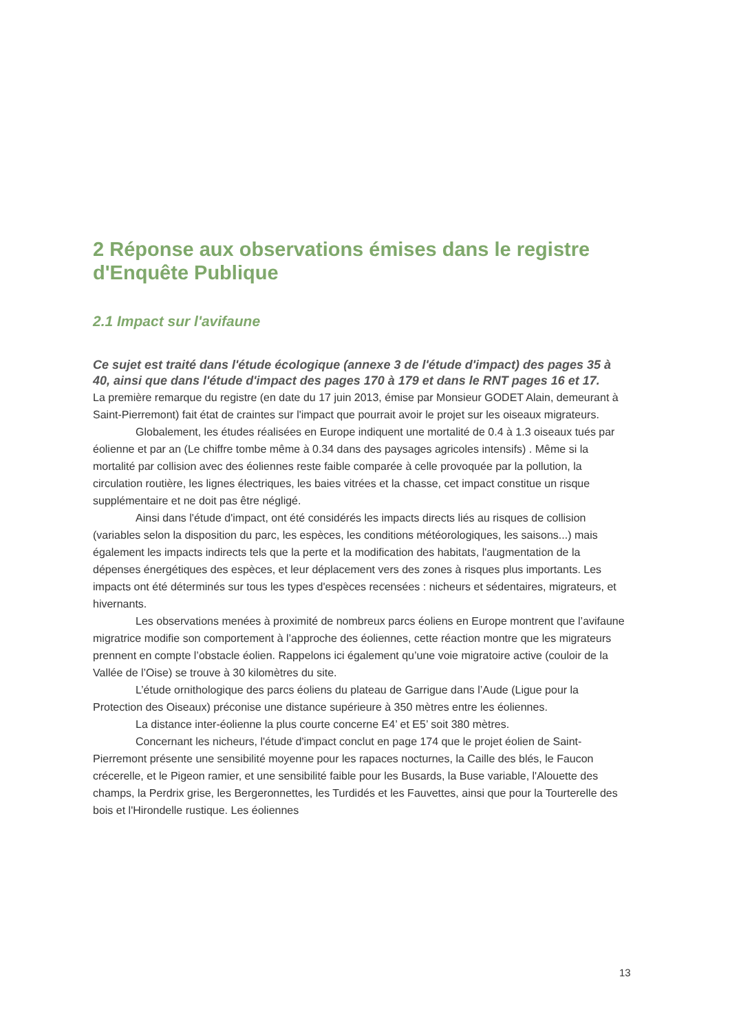2 Réponse aux observations émises dans le registre d'Enquête Publique
2.1 Impact sur l'avifaune
Ce sujet est traité dans l'étude écologique (annexe 3 de l'étude d'impact) des pages 35 à
40, ainsi que dans l'étude d'impact des pages 170 à 179 et dans le RNT pages 16 et 17.
La première remarque du registre (en date du 17 juin 2013, émise par Monsieur GODET Alain, demeurant à Saint-Pierremont) fait état de craintes sur l'impact que pourrait avoir le projet sur les oiseaux migrateurs.
Globalement, les études réalisées en Europe indiquent une mortalité de 0.4 à 1.3 oiseaux tués par éolienne et par an (Le chiffre tombe même à 0.34 dans des paysages agricoles intensifs) . Même si la mortalité par collision avec des éoliennes reste faible comparée à celle provoquée par la pollution, la circulation routière, les lignes électriques, les baies vitrées et la chasse, cet impact constitue un risque supplémentaire et ne doit pas être négligé.
Ainsi dans l'étude d'impact, ont été considérés les impacts directs liés au risques de collision (variables selon la disposition du parc, les espèces, les conditions météorologiques, les saisons...) mais également les impacts indirects tels que la perte et la modification des habitats, l'augmentation de la dépenses énergétiques des espèces, et leur déplacement vers des zones à risques plus importants. Les impacts ont été déterminés sur tous les types d'espèces recensées : nicheurs et sédentaires, migrateurs, et hivernants.
Les observations menées à proximité de nombreux parcs éoliens en Europe montrent que l’avifaune migratrice modifie son comportement à l’approche des éoliennes, cette réaction montre que les migrateurs prennent en compte l’obstacle éolien. Rappelons ici également qu’une voie migratoire active (couloir de la Vallée de l’Oise) se trouve à 30 kilomètres du site.
L’étude ornithologique des parcs éoliens du plateau de Garrigue dans l’Aude (Ligue pour la Protection des Oiseaux) préconise une distance supérieure à 350 mètres entre les éoliennes.
La distance inter-éolienne la plus courte concerne E4’ et E5’ soit 380 mètres.
Concernant les nicheurs, l'étude d'impact conclut en page 174 que le projet éolien de Saint-Pierremont présente une sensibilité moyenne pour les rapaces nocturnes, la Caille des blés, le Faucon crécerelle, et le Pigeon ramier, et une sensibilité faible pour les Busards, la Buse variable, l'Alouette des champs, la Perdrix grise, les Bergeronnettes, les Turdidés et les Fauvettes, ainsi que pour la Tourterelle des bois et l'Hirondelle rustique. Les éoliennes
13